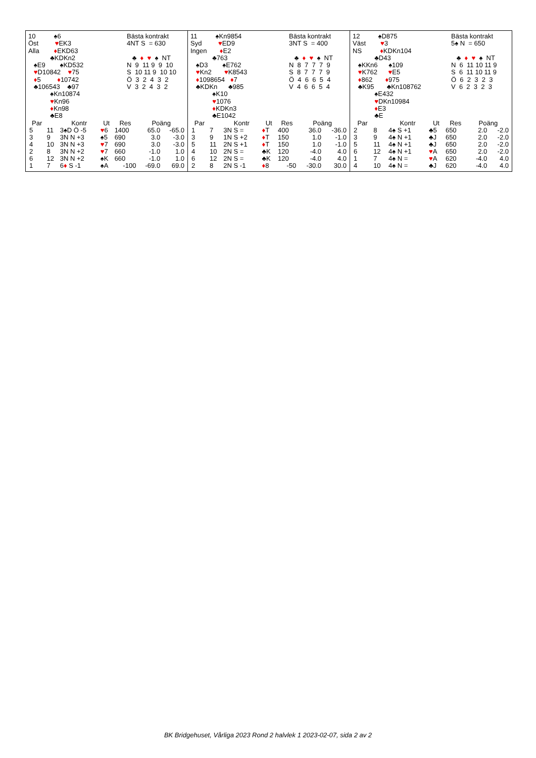10 ♠6 Öst ♥EK3 Alla ♦EKD63 ♣KDKn2 ♠E9 ♠KD532 ♥D10842 ♥75 ♦5 ♦10742 ♣106543 ♣97 ♠Kn10874 ♥Kn96 ♦Kn98 ♣E8
Bästa kontrakt 4NT S = 630 ♣ ♦ ♥ ♠ NT N 9 11 9 9 10 S 10 11 9 10 10 Ö 3 2 4 3 2 V 3 2 4 3 2
| Par | | Kontr | Ut | Res | Poäng | |
| --- | --- | --- | --- | --- | --- | --- |
| 5 | 11 | 3♠D Ö -5 | ♥ 6 | 1400 | 65.0 | -65.0 |
| 3 | 9 | 3N N +3 | ♠5 | 690 | 3.0 | -3.0 |
| 4 | 10 | 3N N +3 | ♥ 7 | 690 | 3.0 | -3.0 |
| 2 | 8 | 3N N +2 | ♥ 7 | 660 | -1.0 | 1.0 |
| 6 | 12 | 3N N +2 | ♠K | 660 | -1.0 | 1.0 |
| 1 | 7 | 6 ♦ S -1 | ♠A | -100 | -69.0 | 69.0 |
11 ♠Kn9854 Syd ♥ED9 Ingen ♦E2 ♣763 ♠D3 ♠E762 ♥Kn2 ♥K8543 ♦1098654 ♦7 ♣KDKn ♣985 ♠K10 ♥1076 ♦KDKn3 ♣E1042
Bästa kontrakt 3NT S = 400 ♣ ♦ ♥ ♠ NT N 8 7 7 7 9 S 8 7 7 7 9 Ö 4 6 6 5 4 V 4 6 6 5 4
| Par | | Kontr | Ut | Res | Poäng | |
| --- | --- | --- | --- | --- | --- | --- |
| 1 | 7 | 3N S = | ♦ T | 400 | 36.0 | -36.0 |
| 3 | 9 | 1N S +2 | ♦ T | 150 | 1.0 | -1.0 |
| 5 | 11 | 2N S +1 | ♦ T | 150 | 1.0 | -1.0 |
| 4 | 10 | 2N S = | ♣K | 120 | -4.0 | 4.0 |
| 6 | 12 | 2N S = | ♣K | 120 | -4.0 | 4.0 |
| 2 | 8 | 2N S -1 | ♦ 8 | -50 | -30.0 | 30.0 |
12 ♠D875 Väst ♥3 NS ♦KDKn104 ♣D43 ♠KKn6 ♠109 ♥K762 ♥E5 ♦862 ♦975 ♣K95 ♣Kn108762 ♠E432 ♥DKn10984 ♦E3 ♣E
Bästa kontrakt 5♠ N = 650 ♣ ♦ ♥ ♠ NT N 6 11 10 11 9 S 6 11 10 11 9 Ö 6 2 3 2 3 V 6 2 3 2 3
| Par | | Kontr | Ut | Res | Poäng | |
| --- | --- | --- | --- | --- | --- | --- |
| 2 | 8 | 4♠ S +1 | ♣5 | 650 | 2.0 | -2.0 |
| 3 | 9 | 4♠ N +1 | ♣J | 650 | 2.0 | -2.0 |
| 5 | 11 | 4♠ N +1 | ♣J | 650 | 2.0 | -2.0 |
| 6 | 12 | 4♠ N +1 | ♥ A | 650 | 2.0 | -2.0 |
| 1 | 7 | 4♠ N = | ♥ A | 620 | -4.0 | 4.0 |
| 4 | 10 | 4♠ N = | ♣J | 620 | -4.0 | 4.0 |
BK Bridgehuset, Vårliga 2023 Rond 2 halvlek 1 2023-02-07, sida 2 av 2